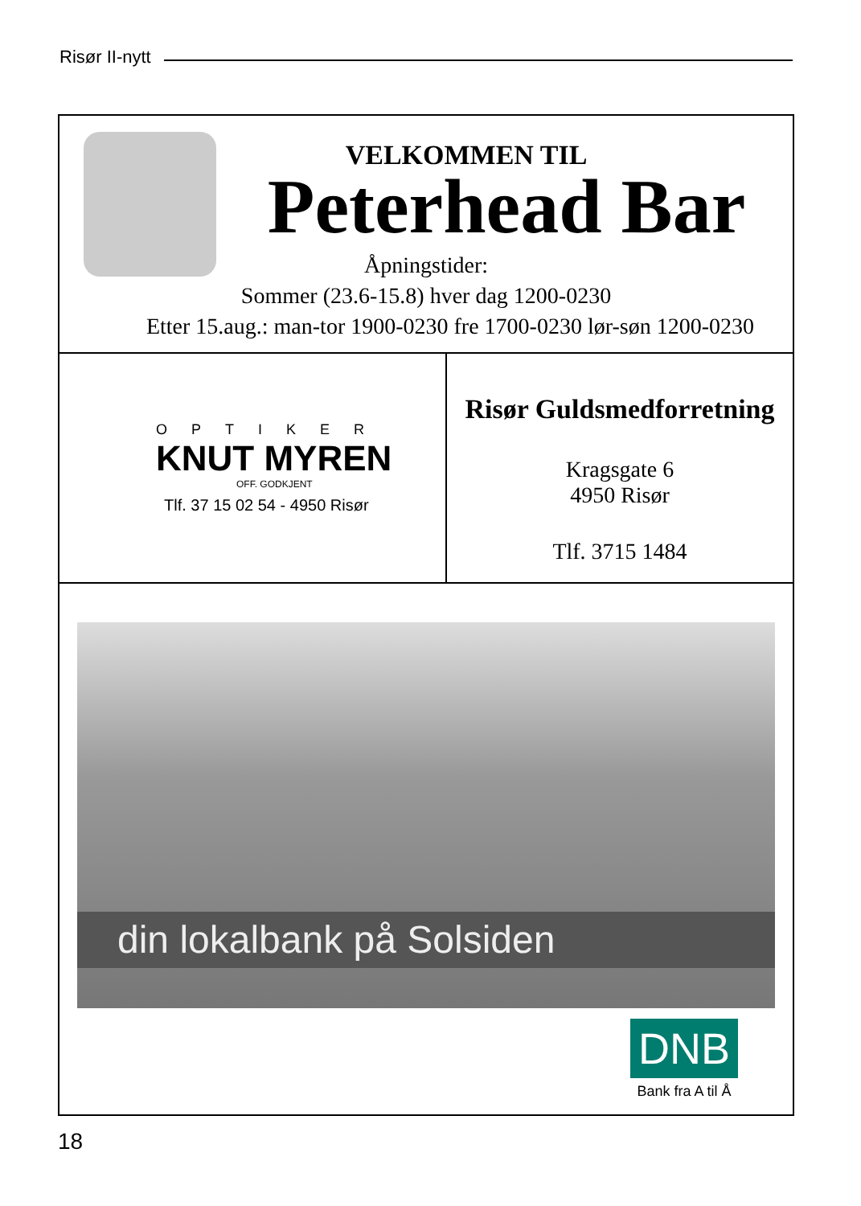Risør II-nytt
VELKOMMEN TIL
Peterhead Bar
Åpningstider:
Sommer (23.6-15.8) hver dag 1200-0230
Etter 15.aug.: man-tor 1900-0230 fre 1700-0230 lør-søn 1200-0230
OPTIKER
KNUT MYREN
OFF. GODKJENT
Tlf. 37 15 02 54 - 4950 Risør
Risør Guldsmedforretning
Kragsgate 6
4950 Risør
Tlf. 3715 1484
din lokalbank på Solsiden
DNB
Bank fra A til Å
18